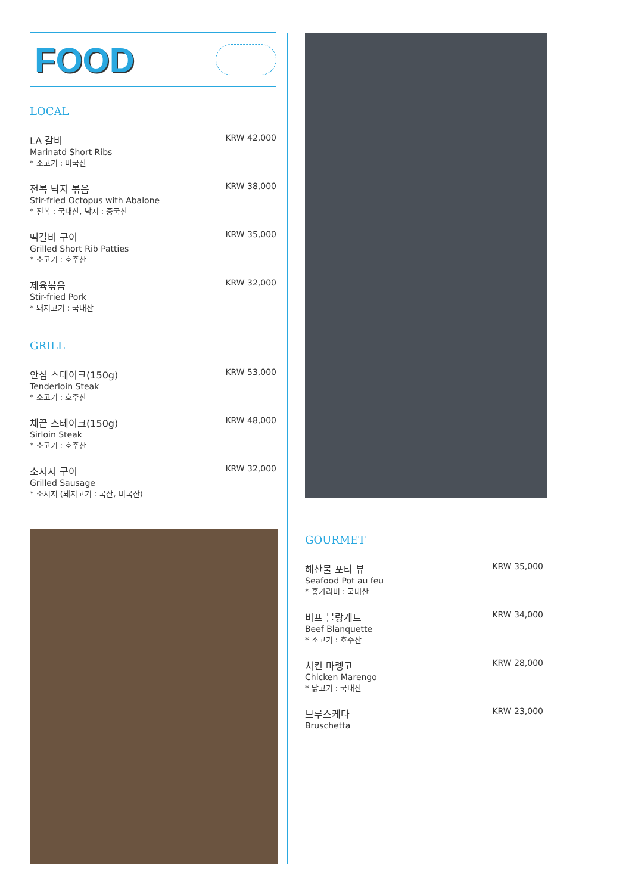FOOD
LOCAL
LA 갈비
Marinatd Short Ribs
* 소고기 : 미국산
KRW 42,000
전복 낙지 볶음
Stir-fried Octopus with Abalone
* 전복 : 국내산, 낙지 : 중국산
KRW 38,000
떡갈비 구이
Grilled Short Rib Patties
* 소고기 : 호주산
KRW 35,000
제육볶음
Stir-fried Pork
* 돼지고기 : 국내산
KRW 32,000
GRILL
안심 스테이크(150g)
Tenderloin Steak
* 소고기 : 호주산
KRW 53,000
채끝 스테이크(150g)
Sirloin Steak
* 소고기 : 호주산
KRW 48,000
소시지 구이
Grilled Sausage
* 소시지 (돼지고기 : 국산, 미국산)
KRW 32,000
GOURMET
해산물 포타 뷰
Seafood Pot au feu
* 홍가리비 : 국내산
KRW 35,000
비프 블랑게트
Beef Blanquette
* 소고기 : 호주산
KRW 34,000
치킨 마렝고
Chicken Marengo
* 닭고기 : 국내산
KRW 28,000
브루스케타
Bruschetta
KRW 23,000